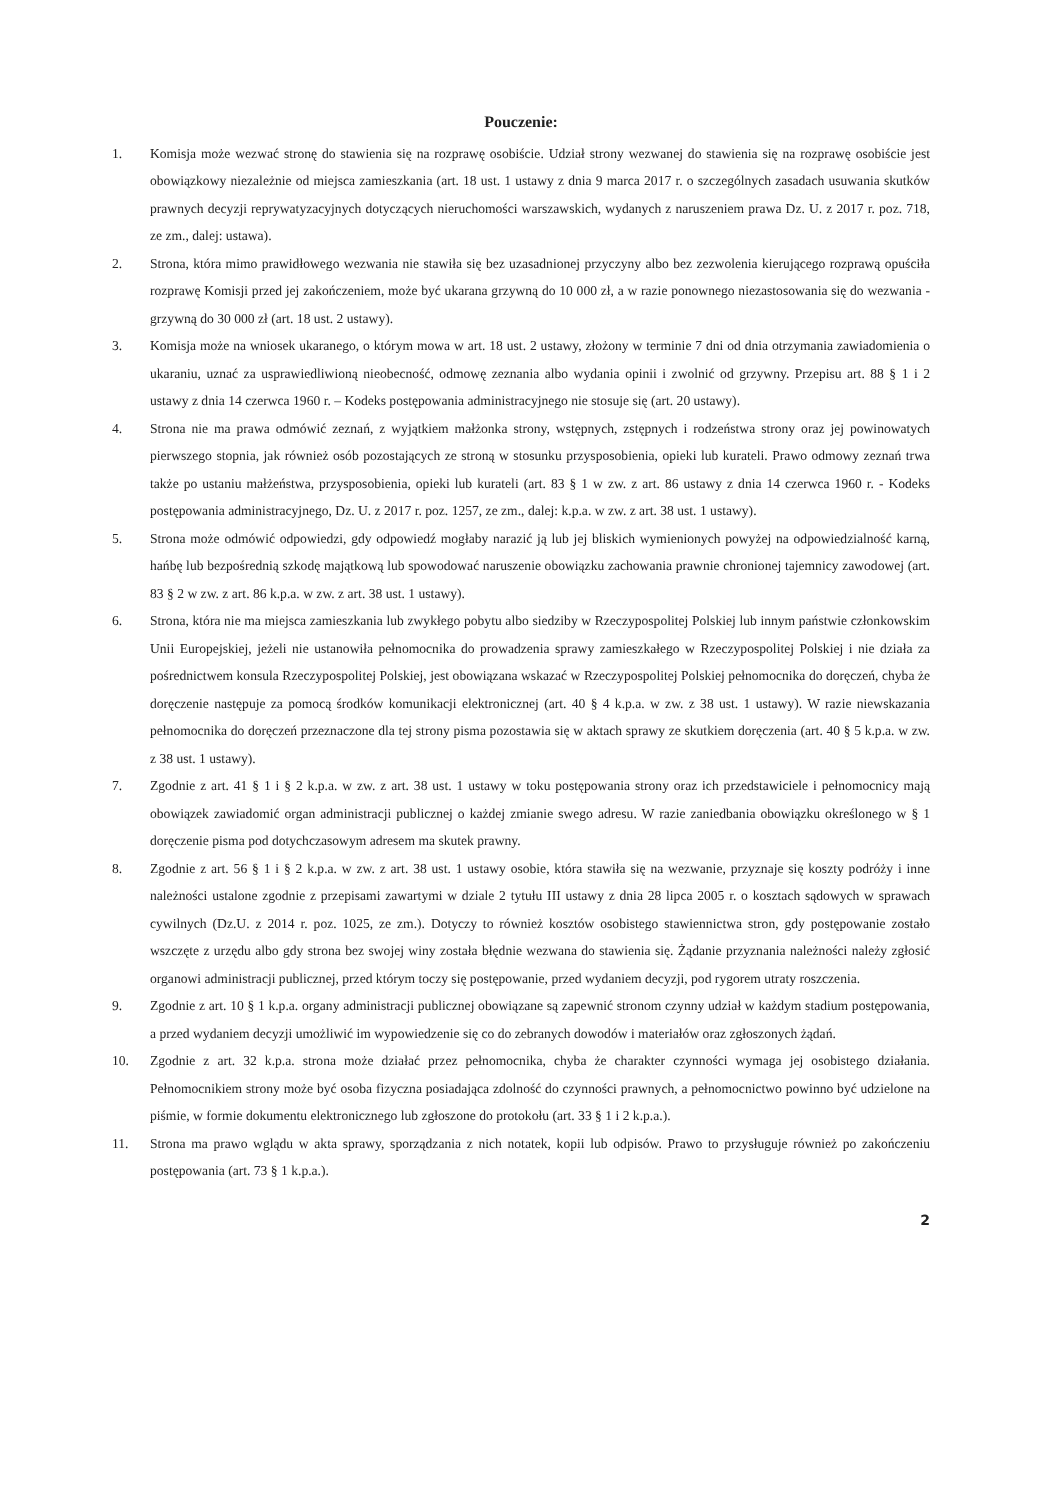Pouczenie:
1. Komisja może wezwać stronę do stawienia się na rozprawę osobiście. Udział strony wezwanej do stawienia się na rozprawę osobiście jest obowiązkowy niezależnie od miejsca zamieszkania (art. 18 ust. 1 ustawy z dnia 9 marca 2017 r. o szczególnych zasadach usuwania skutków prawnych decyzji reprywatyzacyjnych dotyczących nieruchomości warszawskich, wydanych z naruszeniem prawa Dz. U. z 2017 r. poz. 718, ze zm., dalej: ustawa).
2. Strona, która mimo prawidłowego wezwania nie stawiła się bez uzasadnionej przyczyny albo bez zezwolenia kierującego rozprawą opuściła rozprawę Komisji przed jej zakończeniem, może być ukarana grzywną do 10 000 zł, a w razie ponownego niezastosowania się do wezwania - grzywną do 30 000 zł (art. 18 ust. 2 ustawy).
3. Komisja może na wniosek ukaranego, o którym mowa w art. 18 ust. 2 ustawy, złożony w terminie 7 dni od dnia otrzymania zawiadomienia o ukaraniu, uznać za usprawiedliwioną nieobecność, odmowę zeznania albo wydania opinii i zwolnić od grzywny. Przepisu art. 88 § 1 i 2 ustawy z dnia 14 czerwca 1960 r. – Kodeks postępowania administracyjnego nie stosuje się (art. 20 ustawy).
4. Strona nie ma prawa odmówić zeznań, z wyjątkiem małżonka strony, wstępnych, zstępnych i rodzeństwa strony oraz jej powinowatych pierwszego stopnia, jak również osób pozostających ze stroną w stosunku przysposobienia, opieki lub kurateli. Prawo odmowy zeznań trwa także po ustaniu małżeństwa, przysposobienia, opieki lub kurateli (art. 83 § 1 w zw. z art. 86 ustawy z dnia 14 czerwca 1960 r. - Kodeks postępowania administracyjnego, Dz. U. z 2017 r. poz. 1257, ze zm., dalej: k.p.a. w zw. z art. 38 ust. 1 ustawy).
5. Strona może odmówić odpowiedzi, gdy odpowiedź mogłaby narazić ją lub jej bliskich wymienionych powyżej na odpowiedzialność karną, hańbę lub bezpośrednią szkodę majątkową lub spowodować naruszenie obowiązku zachowania prawnie chronionej tajemnicy zawodowej (art. 83 § 2 w zw. z art. 86 k.p.a. w zw. z art. 38 ust. 1 ustawy).
6. Strona, która nie ma miejsca zamieszkania lub zwykłego pobytu albo siedziby w Rzeczypospolitej Polskiej lub innym państwie członkowskim Unii Europejskiej, jeżeli nie ustanowiła pełnomocnika do prowadzenia sprawy zamieszkałego w Rzeczypospolitej Polskiej i nie działa za pośrednictwem konsula Rzeczypospolitej Polskiej, jest obowiązana wskazać w Rzeczypospolitej Polskiej pełnomocnika do doręczeń, chyba że doręczenie następuje za pomocą środków komunikacji elektronicznej (art. 40 § 4 k.p.a. w zw. z 38 ust. 1 ustawy). W razie niewskazania pełnomocnika do doręczeń przeznaczone dla tej strony pisma pozostawia się w aktach sprawy ze skutkiem doręczenia (art. 40 § 5 k.p.a. w zw. z 38 ust. 1 ustawy).
7. Zgodnie z art. 41 § 1 i § 2 k.p.a. w zw. z art. 38 ust. 1 ustawy w toku postępowania strony oraz ich przedstawiciele i pełnomocnicy mają obowiązek zawiadomić organ administracji publicznej o każdej zmianie swego adresu. W razie zaniedbania obowiązku określonego w § 1 doręczenie pisma pod dotychczasowym adresem ma skutek prawny.
8. Zgodnie z art. 56 § 1 i § 2 k.p.a. w zw. z art. 38 ust. 1 ustawy osobie, która stawiła się na wezwanie, przyznaje się koszty podróży i inne należności ustalone zgodnie z przepisami zawartymi w dziale 2 tytułu III ustawy z dnia 28 lipca 2005 r. o kosztach sądowych w sprawach cywilnych (Dz.U. z 2014 r. poz. 1025, ze zm.). Dotyczy to również kosztów osobistego stawiennictwa stron, gdy postępowanie zostało wszczęte z urzędu albo gdy strona bez swojej winy została błędnie wezwana do stawienia się. Żądanie przyznania należności należy zgłosić organowi administracji publicznej, przed którym toczy się postępowanie, przed wydaniem decyzji, pod rygorem utraty roszczenia.
9. Zgodnie z art. 10 § 1 k.p.a. organy administracji publicznej obowiązane są zapewnić stronom czynny udział w każdym stadium postępowania, a przed wydaniem decyzji umożliwić im wypowiedzenie się co do zebranych dowodów i materiałów oraz zgłoszonych żądań.
10. Zgodnie z art. 32 k.p.a. strona może działać przez pełnomocnika, chyba że charakter czynności wymaga jej osobistego działania. Pełnomocnikiem strony może być osoba fizyczna posiadająca zdolność do czynności prawnych, a pełnomocnictwo powinno być udzielone na piśmie, w formie dokumentu elektronicznego lub zgłoszone do protokołu (art. 33 § 1 i 2 k.p.a.).
11. Strona ma prawo wglądu w akta sprawy, sporządzania z nich notatek, kopii lub odpisów. Prawo to przysługuje również po zakończeniu postępowania (art. 73 § 1 k.p.a.).
2